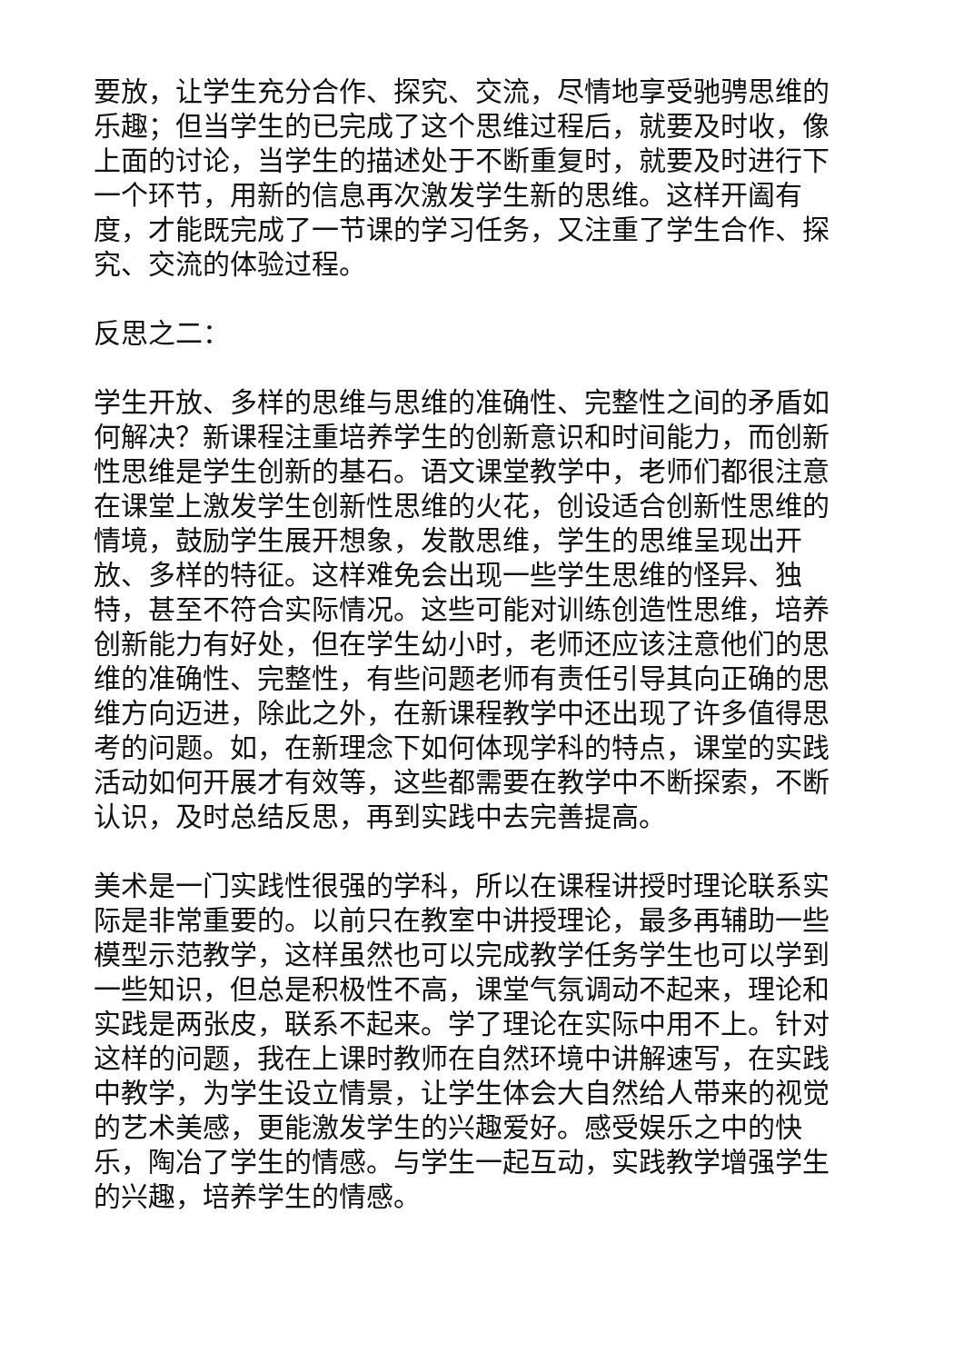要放，让学生充分合作、探究、交流，尽情地享受驰骋思维的乐趣；但当学生的已完成了这个思维过程后，就要及时收，像上面的讨论，当学生的描述处于不断重复时，就要及时进行下一个环节，用新的信息再次激发学生新的思维。这样开阖有度，才能既完成了一节课的学习任务，又注重了学生合作、探究、交流的体验过程。
反思之二：
学生开放、多样的思维与思维的准确性、完整性之间的矛盾如何解决？新课程注重培养学生的创新意识和时间能力，而创新性思维是学生创新的基石。语文课堂教学中，老师们都很注意在课堂上激发学生创新性思维的火花，创设适合创新性思维的情境，鼓励学生展开想象，发散思维，学生的思维呈现出开放、多样的特征。这样难免会出现一些学生思维的怪异、独特，甚至不符合实际情况。这些可能对训练创造性思维，培养创新能力有好处，但在学生幼小时，老师还应该注意他们的思维的准确性、完整性，有些问题老师有责任引导其向正确的思维方向迈进，除此之外，在新课程教学中还出现了许多值得思考的问题。如，在新理念下如何体现学科的特点，课堂的实践活动如何开展才有效等，这些都需要在教学中不断探索，不断认识，及时总结反思，再到实践中去完善提高。
美术是一门实践性很强的学科，所以在课程讲授时理论联系实际是非常重要的。以前只在教室中讲授理论，最多再辅助一些模型示范教学，这样虽然也可以完成教学任务学生也可以学到一些知识，但总是积极性不高，课堂气氛调动不起来，理论和实践是两张皮，联系不起来。学了理论在实际中用不上。针对这样的问题，我在上课时教师在自然环境中讲解速写，在实践中教学，为学生设立情景，让学生体会大自然给人带来的视觉的艺术美感，更能激发学生的兴趣爱好。感受娱乐之中的快乐，陶冶了学生的情感。与学生一起互动，实践教学增强学生的兴趣，培养学生的情感。